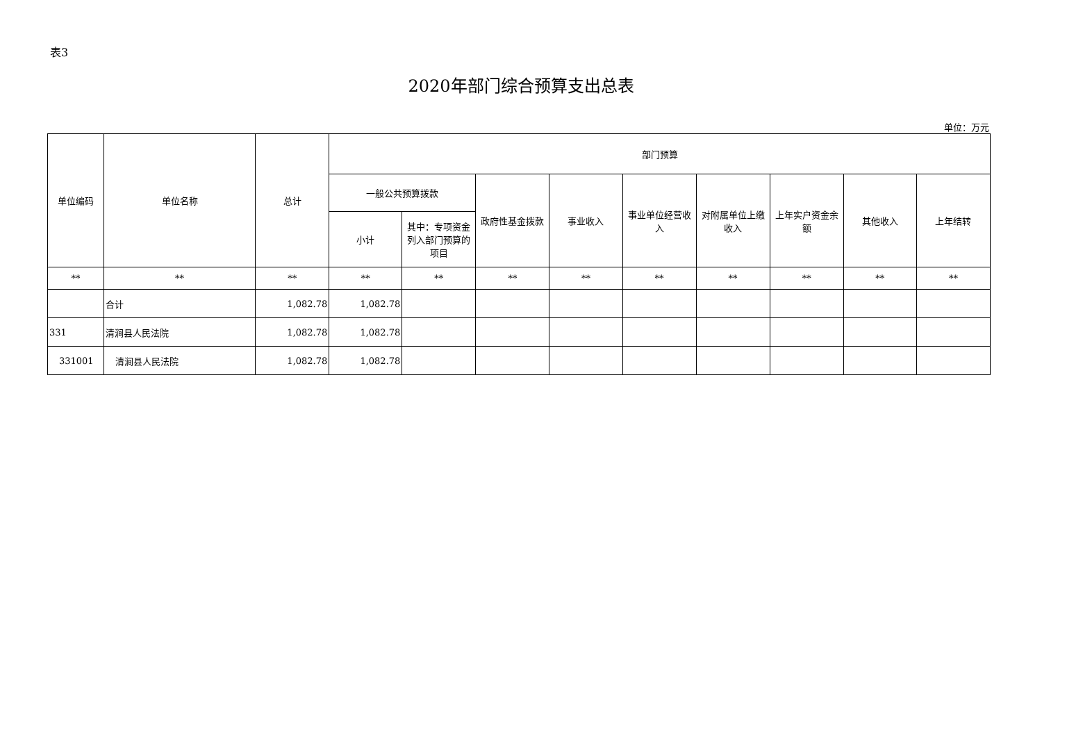表3
2020年部门综合预算支出总表
单位：万元
| 单位编码 | 单位名称 | 总计 | 部门预算 | | | | | | | | |
| --- | --- | --- | --- | --- | --- | --- | --- | --- | --- | --- | --- |
| | | | 一般公共预算拨款 | | 政府性基金拨款 | 事业收入 | 事业单位经营收入 | 对附属单位上缴收入 | 上年实户资金余额 | 其他收入 | 上年结转 |
| | | | 小计 | 其中：专项资金列入部门预算的项目 | | | | | | | |
| ** | ** | ** | ** | ** | ** | ** | ** | ** | ** | ** | ** |
| | 合计 | 1,082.78 | 1,082.78 | | | | | | | | |
| 331 | 清涧县人民法院 | 1,082.78 | 1,082.78 | | | | | | | | |
| 331001 | 清涧县人民法院 | 1,082.78 | 1,082.78 | | | | | | | | |